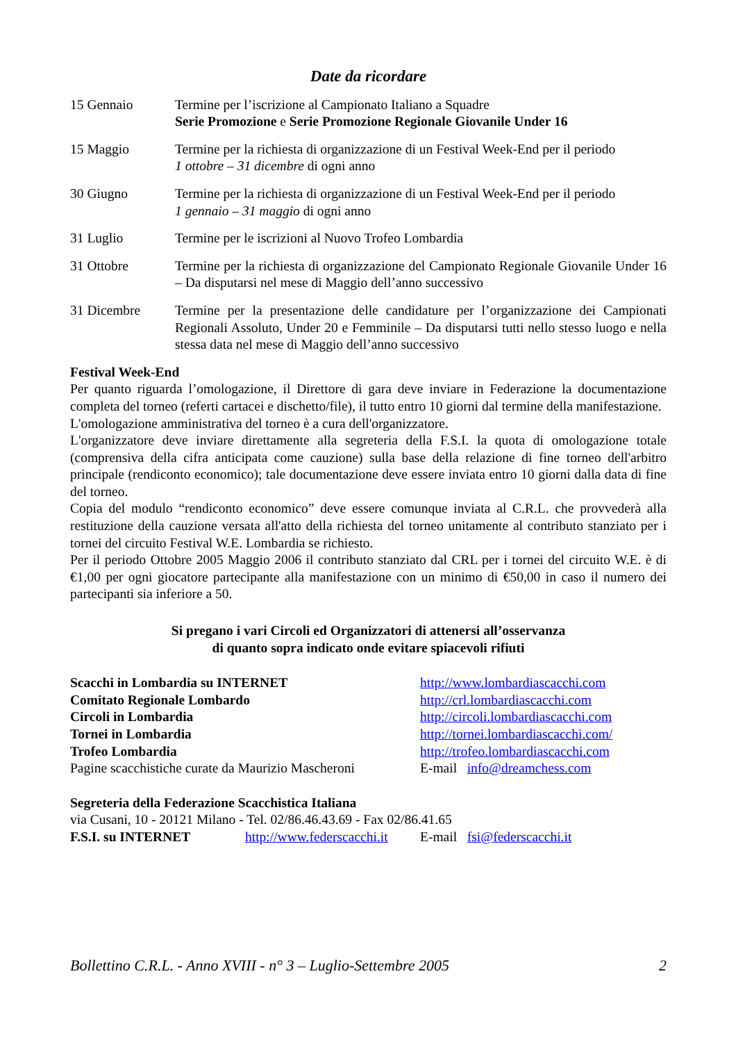Date da ricordare
| 15 Gennaio | Termine per l’iscrizione al Campionato Italiano a Squadre Serie Promozione e Serie Promozione Regionale Giovanile Under 16 |
| 15 Maggio | Termine per la richiesta di organizzazione di un Festival Week-End per il periodo 1 ottobre – 31 dicembre di ogni anno |
| 30 Giugno | Termine per la richiesta di organizzazione di un Festival Week-End per il periodo 1 gennaio – 31 maggio di ogni anno |
| 31 Luglio | Termine per le iscrizioni al Nuovo Trofeo Lombardia |
| 31 Ottobre | Termine per la richiesta di organizzazione del Campionato Regionale Giovanile Under 16 – Da disputarsi nel mese di Maggio dell’anno successivo |
| 31 Dicembre | Termine per la presentazione delle candidature per l’organizzazione dei Campionati Regionali Assoluto, Under 20 e Femminile – Da disputarsi tutti nello stesso luogo e nella stessa data nel mese di Maggio dell’anno successivo |
Festival Week-End
Per quanto riguarda l’omologazione, il Direttore di gara deve inviare in Federazione la documentazione completa del torneo (referti cartacei e dischetto/file), il tutto entro 10 giorni dal termine della manifestazione.
L'omologazione amministrativa del torneo è a cura dell'organizzatore.
L'organizzatore deve inviare direttamente alla segreteria della F.S.I. la quota di omologazione totale (comprensiva della cifra anticipata come cauzione) sulla base della relazione di fine torneo dell'arbitro principale (rendiconto economico); tale documentazione deve essere inviata entro 10 giorni dalla data di fine del torneo.
Copia del modulo “rendiconto economico” deve essere comunque inviata al C.R.L. che provvederà alla restituzione della cauzione versata all'atto della richiesta del torneo unitamente al contributo stanziato per i tornei del circuito Festival W.E. Lombardia se richiesto.
Per il periodo Ottobre 2005 Maggio 2006 il contributo stanziato dal CRL per i tornei del circuito W.E. è di €1,00 per ogni giocatore partecipante alla manifestazione con un minimo di €50,00 in caso il numero dei partecipanti sia inferiore a 50.
Si pregano i vari Circoli ed Organizzatori di attenersi all’osservanza
di quanto sopra indicato onde evitare spiacevoli rifiuti
| Scacchi in Lombardia su INTERNET | http://www.lombardiascacchi.com |
| Comitato Regionale Lombardo | http://crl.lombardiascacchi.com |
| Circoli in Lombardia | http://circoli.lombardiascacchi.com |
| Tornei in Lombardia | http://tornei.lombardiascacchi.com/ |
| Trofeo Lombardia | http://trofeo.lombardiascacchi.com |
| Pagine scacchistiche curate da Maurizio Mascheroni | E-mail info@dreamchess.com |
Segreteria della Federazione Scacchistica Italiana
via Cusani, 10 - 20121 Milano - Tel. 02/86.46.43.69 - Fax 02/86.41.65
| F.S.I. su INTERNET | http://www.federscacchi.it | E-mail fsi@federscacchi.it |
Bollettino C.R.L. - Anno XVIII - n° 3 – Luglio-Settembre 2005 2